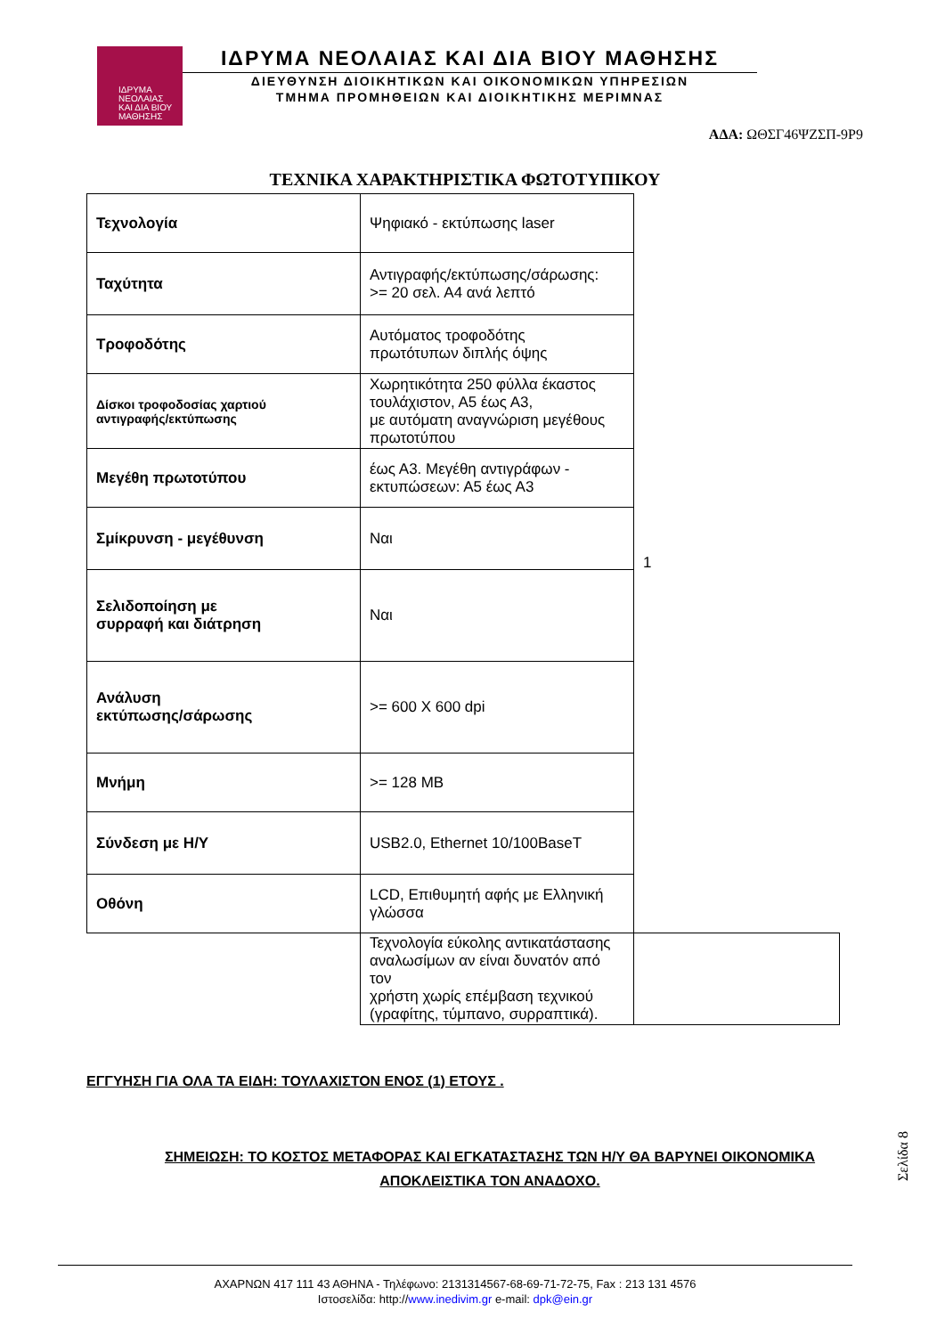ΙΔΡΥΜΑ
ΝΕΟΛΑΙΑΣ
ΚΑΙ ΔΙΑ ΒΙΟΥ
ΜΑΘΗΣΗΣ
ΙΔΡΥΜΑ ΝΕΟΛΑΙΑΣ ΚΑΙ ΔΙΑ ΒΙΟΥ ΜΑΘΗΣΗΣ
ΔΙΕΥΘΥΝΣΗ ΔΙΟΙΚΗΤΙΚΩΝ ΚΑΙ ΟΙΚΟΝΟΜΙΚΩΝ ΥΠΗΡΕΣΙΩΝ
ΤΜΗΜΑ ΠΡΟΜΗΘΕΙΩΝ ΚΑΙ ΔΙΟΙΚΗΤΙΚΗΣ ΜΕΡΙΜΝΑΣ
ΑΔΑ: ΩΘΣΓ46ΨΖΣΠ-9Ρ9
ΤΕΧΝΙΚΑ ΧΑΡΑΚΤΗΡΙΣΤΙΚΑ ΦΩΤΟΤΥΠΙΚΟΥ
| Τεχνολογία | Ψηφιακό - εκτύπωσης laser | 1 |
| Ταχύτητα | Αντιγραφής/εκτύπωσης/σάρωσης: >= 20 σελ. Α4 ανά λεπτό | |
| Τροφοδότης | Αυτόματος τροφοδότης πρωτότυπων διπλής όψης | |
| Δίσκοι τροφοδοσίας χαρτιού αντιγραφής/εκτύπωσης | Χωρητικότητα 250 φύλλα έκαστος τουλάχιστον, Α5 έως Α3, με αυτόματη αναγνώριση μεγέθους πρωτοτύπου | |
| Μεγέθη πρωτοτύπου | έως Α3. Μεγέθη αντιγράφων - εκτυπώσεων: Α5 έως Α3 | |
| Σμίκρυνση - μεγέθυνση | Ναι | |
| Σελιδοποίηση με συρραφή και διάτρηση | Ναι | |
| Ανάλυση εκτύπωσης/σάρωσης | >= 600 Χ 600 dpi | |
| Μνήμη | >= 128 MB | |
| Σύνδεση με Η/Υ | USB2.0, Ethernet 10/100BaseT | |
| Οθόνη | LCD, Επιθυμητή αφής με Ελληνική γλώσσα | |
| | Τεχνολογία εύκολης αντικατάστασης αναλωσίμων αν είναι δυνατόν από τον χρήστη χωρίς επέμβαση τεχνικού (γραφίτης, τύμπανο, συρραπτικά). | |
ΕΓΓΥΗΣΗ ΓΙΑ ΟΛΑ ΤΑ ΕΙΔΗ: ΤΟΥΛΑΧΙΣΤΟΝ ΕΝΟΣ (1) ΕΤΟΥΣ .
ΣΗΜΕΙΩΣΗ: ΤΟ ΚΟΣΤΟΣ ΜΕΤΑΦΟΡΑΣ ΚΑΙ ΕΓΚΑΤΑΣΤΑΣΗΣ ΤΩΝ Η/Υ ΘΑ ΒΑΡΥΝΕΙ ΟΙΚΟΝΟΜΙΚΑ ΑΠΟΚΛΕΙΣΤΙΚΑ ΤΟΝ ΑΝΑΔΟΧΟ.
Σελίδα 8
ΑΧΑΡΝΩΝ 417 111 43 ΑΘΗΝΑ - Τηλέφωνο: 2131314567-68-69-71-72-75, Fax : 213 131 4576
Ιστοσελίδα: http://www.inedivim.gr e-mail: dpk@ein.gr